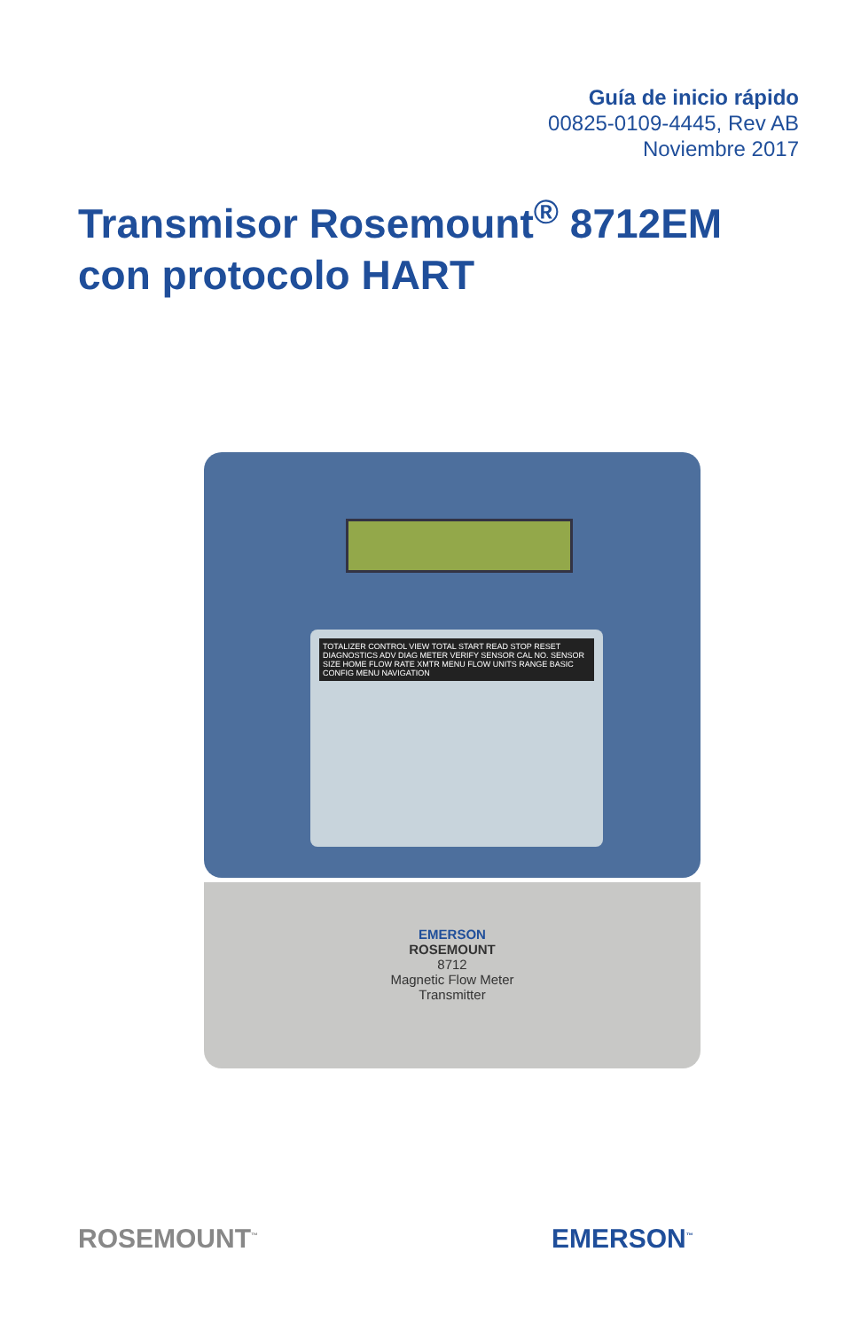Guía de inicio rápido
00825-0109-4445, Rev AB
Noviembre 2017
Transmisor Rosemount<sup>®</sup> 8712EM con protocolo HART
TOTALIZER CONTROL VIEW TOTAL START READ STOP RESET DIAGNOSTICS ADV DIAG METER VERIFY SENSOR CAL NO. SENSOR SIZE HOME FLOW RATE XMTR MENU FLOW UNITS RANGE BASIC CONFIG MENU NAVIGATION
EMERSON
ROSEMOUNT
8712
Magnetic Flow Meter
Transmitter
ROSEMOUNT<sup>™</sup> EMERSON<sup>™</sup>